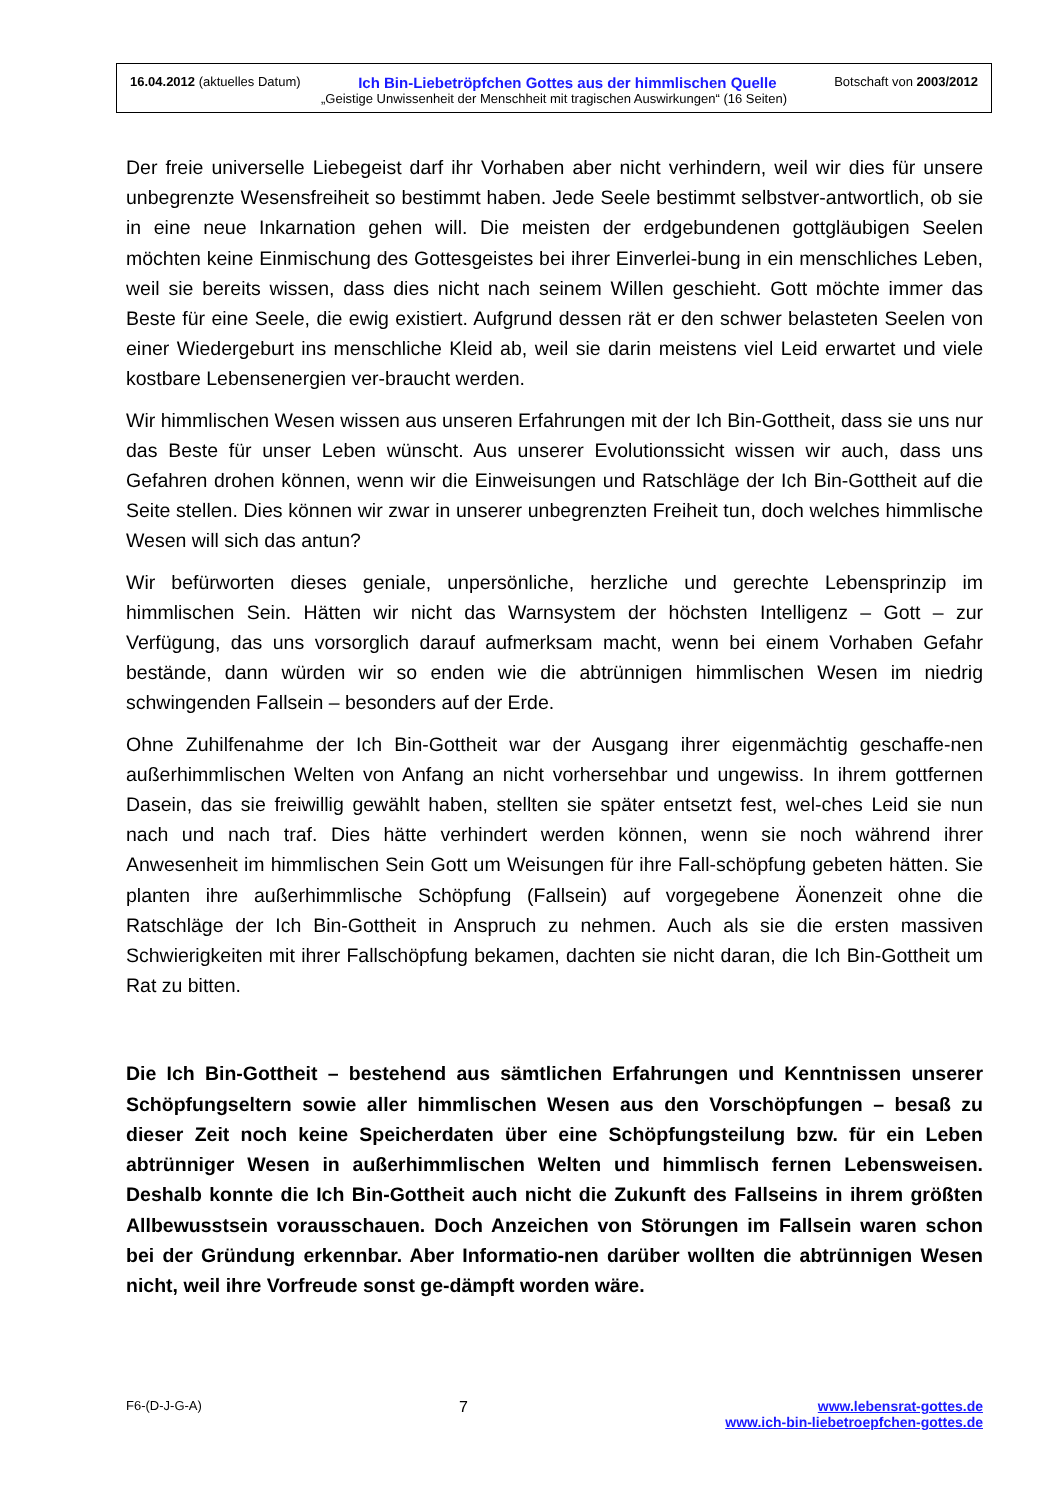16.04.2012 (aktuelles Datum) Ich Bin-Liebetröpfchen Gottes aus der himmlischen Quelle Botschaft von 2003/2012
„Geistige Unwissenheit der Menschheit mit tragischen Auswirkungen“ (16 Seiten)
Der freie universelle Liebegeist darf ihr Vorhaben aber nicht verhindern, weil wir dies für unsere unbegrenzte Wesensfreiheit so bestimmt haben. Jede Seele bestimmt selbstver-antwortlich, ob sie in eine neue Inkarnation gehen will. Die meisten der erdgebundenen gottgläubigen Seelen möchten keine Einmischung des Gottesgeistes bei ihrer Einverlei-bung in ein menschliches Leben, weil sie bereits wissen, dass dies nicht nach seinem Willen geschieht. Gott möchte immer das Beste für eine Seele, die ewig existiert. Aufgrund dessen rät er den schwer belasteten Seelen von einer Wiedergeburt ins menschliche Kleid ab, weil sie darin meistens viel Leid erwartet und viele kostbare Lebensenergien ver-braucht werden.
Wir himmlischen Wesen wissen aus unseren Erfahrungen mit der Ich Bin-Gottheit, dass sie uns nur das Beste für unser Leben wünscht. Aus unserer Evolutionssicht wissen wir auch, dass uns Gefahren drohen können, wenn wir die Einweisungen und Ratschläge der Ich Bin-Gottheit auf die Seite stellen. Dies können wir zwar in unserer unbegrenzten Freiheit tun, doch welches himmlische Wesen will sich das antun?
Wir befürworten dieses geniale, unpersönliche, herzliche und gerechte Lebensprinzip im himmlischen Sein. Hätten wir nicht das Warnsystem der höchsten Intelligenz – Gott – zur Verfügung, das uns vorsorglich darauf aufmerksam macht, wenn bei einem Vorhaben Gefahr bestände, dann würden wir so enden wie die abtrünnigen himmlischen Wesen im niedrig schwingenden Fallsein – besonders auf der Erde.
Ohne Zuhilfenahme der Ich Bin-Gottheit war der Ausgang ihrer eigenmächtig geschaffe-nen außerhimmlischen Welten von Anfang an nicht vorhersehbar und ungewiss. In ihrem gottfernen Dasein, das sie freiwillig gewählt haben, stellten sie später entsetzt fest, wel-ches Leid sie nun nach und nach traf. Dies hätte verhindert werden können, wenn sie noch während ihrer Anwesenheit im himmlischen Sein Gott um Weisungen für ihre Fall-schöpfung gebeten hätten. Sie planten ihre außerhimmlische Schöpfung (Fallsein) auf vorgegebene Äonenzeit ohne die Ratschläge der Ich Bin-Gottheit in Anspruch zu nehmen. Auch als sie die ersten massiven Schwierigkeiten mit ihrer Fallschöpfung bekamen, dachten sie nicht daran, die Ich Bin-Gottheit um Rat zu bitten.
Die Ich Bin-Gottheit – bestehend aus sämtlichen Erfahrungen und Kenntnissen unserer Schöpfungseltern sowie aller himmlischen Wesen aus den Vorschöpfungen – besaß zu dieser Zeit noch keine Speicherdaten über eine Schöpfungsteilung bzw. für ein Leben abtrünniger Wesen in außerhimmlischen Welten und himmlisch fernen Lebensweisen. Deshalb konnte die Ich Bin-Gottheit auch nicht die Zukunft des Fallseins in ihrem größten Allbewusstsein vorausschauen. Doch Anzeichen von Störungen im Fallsein waren schon bei der Gründung erkennbar. Aber Informatio-nen darüber wollten die abtrünnigen Wesen nicht, weil ihre Vorfreude sonst ge-dämpft worden wäre.
F6-(D-J-G-A) 7 www.lebensrat-gottes.de
www.ich-bin-liebetroepfchen-gottes.de